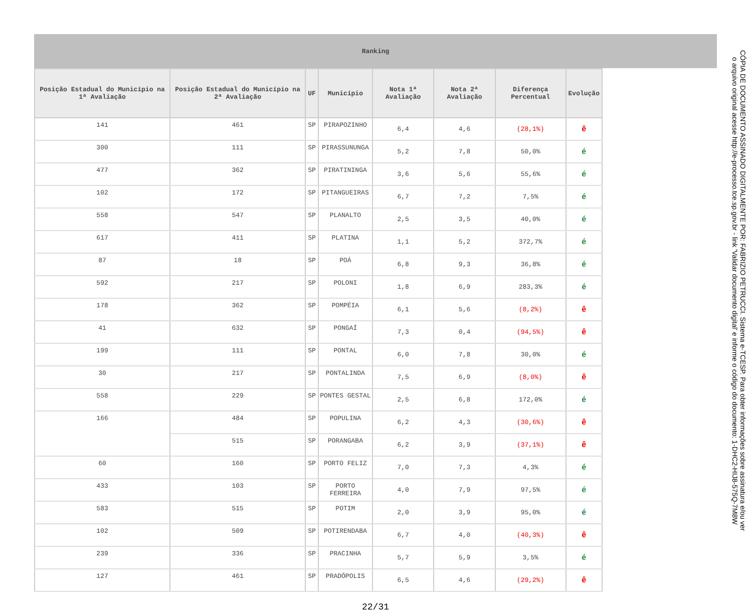Ranking
| Posição Estadual do Município na 1ª Avaliação | Posição Estadual do Município na 2ª Avaliação | UF | Município | Nota 1ª Avaliação | Nota 2ª Avaliação | Diferença Percentual | Evolução |
| --- | --- | --- | --- | --- | --- | --- | --- |
| 141 | 461 | SP | PIRAPOZINHO | 6,4 | 4,6 | (28,1%) | ê |
| 300 | 111 | SP | PIRASSUNUNGA | 5,2 | 7,8 | 50,0% | é |
| 477 | 362 | SP | PIRATININGA | 3,6 | 5,6 | 55,6% | é |
| 102 | 172 | SP | PITANGUEIRAS | 6,7 | 7,2 | 7,5% | é |
| 558 | 547 | SP | PLANALTO | 2,5 | 3,5 | 40,0% | é |
| 617 | 411 | SP | PLATINA | 1,1 | 5,2 | 372,7% | é |
| 87 | 18 | SP | POÁ | 6,8 | 9,3 | 36,8% | é |
| 592 | 217 | SP | POLONI | 1,8 | 6,9 | 283,3% | é |
| 178 | 362 | SP | POMPÉIA | 6,1 | 5,6 | (8,2%) | ê |
| 41 | 632 | SP | PONGAÍ | 7,3 | 0,4 | (94,5%) | ê |
| 199 | 111 | SP | PONTAL | 6,0 | 7,8 | 30,0% | é |
| 30 | 217 | SP | PONTALINDA | 7,5 | 6,9 | (8,0%) | ê |
| 558 | 229 | SP | PONTES GESTAL | 2,5 | 6,8 | 172,0% | é |
| 166 | 484 | SP | POPULINA | 6,2 | 4,3 | (30,6%) | ê |
| | 515 | SP | PORANGABA | 6,2 | 3,9 | (37,1%) | ê |
| 60 | 160 | SP | PORTO FELIZ | 7,0 | 7,3 | 4,3% | é |
| 433 | 103 | SP | PORTO FERREIRA | 4,0 | 7,9 | 97,5% | é |
| 583 | 515 | SP | POTIM | 2,0 | 3,9 | 95,0% | é |
| 102 | 509 | SP | POTIRENDABA | 6,7 | 4,0 | (40,3%) | ê |
| 239 | 336 | SP | PRACINHA | 5,7 | 5,9 | 3,5% | é |
| 127 | 461 | SP | PRADÓPOLIS | 6,5 | 4,6 | (29,2%) | ê |
22/31
CÓPIA DE DOCUMENTO ASSINADO DIGITALMENTE POR: FABRIZIO PETRUCCI. Sistema e-TCESP. Para obter informações sobre assinatura e/ou ver o arquivo original acesse http://e-processo.tce.sp.gov.br - link 'Validar documento digital' e informe o código do documento: 1-DHC2-HIJ8-575Q-7M8W